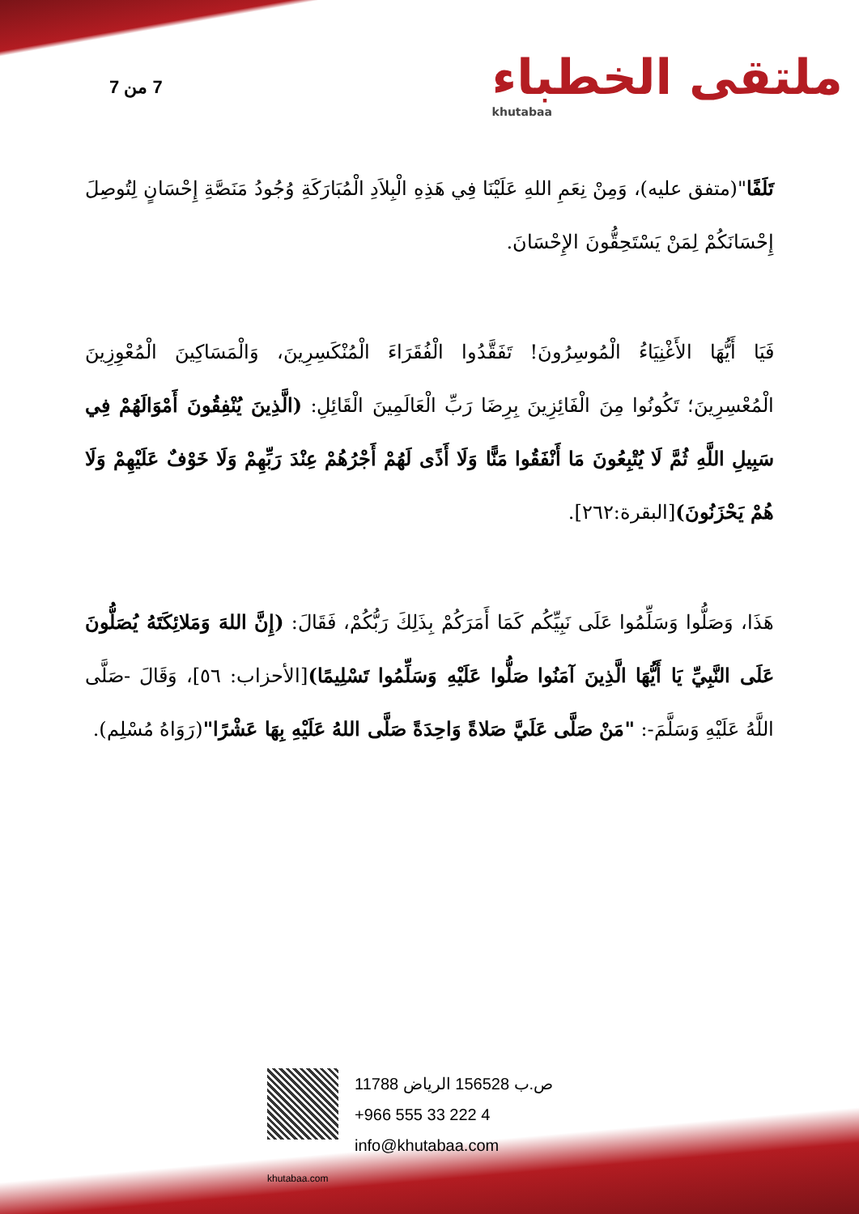7 من 7 ملتقى الخطباء
khutabaa
تَلَفًا"(متفق عليه)، وَمِنْ نِعَمِ اللهِ عَلَيْنَا فِي هَذِهِ الْبِلاَدِ الْمُبَارَكَةِ وُجُودُ مَنَصَّةِ إِحْسَانٍ لِتُوصِلَ إِحْسَانَكُمْ لِمَنْ يَسْتَحِقُّونَ الإِحْسَانَ.
فَيَا أَيُّهَا الأَغْنِيَاءُ الْمُوسِرُونَ! تَفَقَّدُوا الْفُقَرَاءَ الْمُنْكَسِرِينَ، وَالْمَسَاكِينَ الْمُعْوِزِينَ الْمُعْسِرِينَ؛ تَكُونُوا مِنَ الْفَائِزِينَ بِرِضَا رَبِّ الْعَالَمِينَ الْقَائِلِ: (الَّذِينَ يُنْفِقُونَ أَمْوَالَهُمْ فِي سَبِيلِ اللَّهِ ثُمَّ لَا يُتْبِعُونَ مَا أَنْفَقُوا مَنًّا وَلَا أَذًى لَهُمْ أَجْرُهُمْ عِنْدَ رَبِّهِمْ وَلَا خَوْفٌ عَلَيْهِمْ وَلَا هُمْ يَحْزَنُونَ)[البقرة:٢٦٢].
هَذَا، وَصَلُّوا وَسَلِّمُوا عَلَى نَبِيِّكُم كَمَا أَمَرَكُمْ بِذَلِكَ رَبُّكُمْ، فَقَالَ: (إِنَّ اللهَ وَمَلائِكَتَهُ يُصَلُّونَ عَلَى النَّبِيِّ يَا أَيُّهَا الَّذِينَ آمَنُوا صَلُّوا عَلَيْهِ وَسَلِّمُوا تَسْلِيمًا)[الأحزاب: ٥٦]، وَقَالَ -صَلَّى اللَّهُ عَلَيْهِ وَسَلَّمَ-: "مَنْ صَلَّى عَلَيَّ صَلاةً وَاحِدَةً صَلَّى اللهُ عَلَيْهِ بِهَا عَشْرًا"(رَوَاهُ مُسْلِم).
ص.ب 156528 الرياض 11788
+966 555 33 222 4
info@khutabaa.com
khutabaa.com